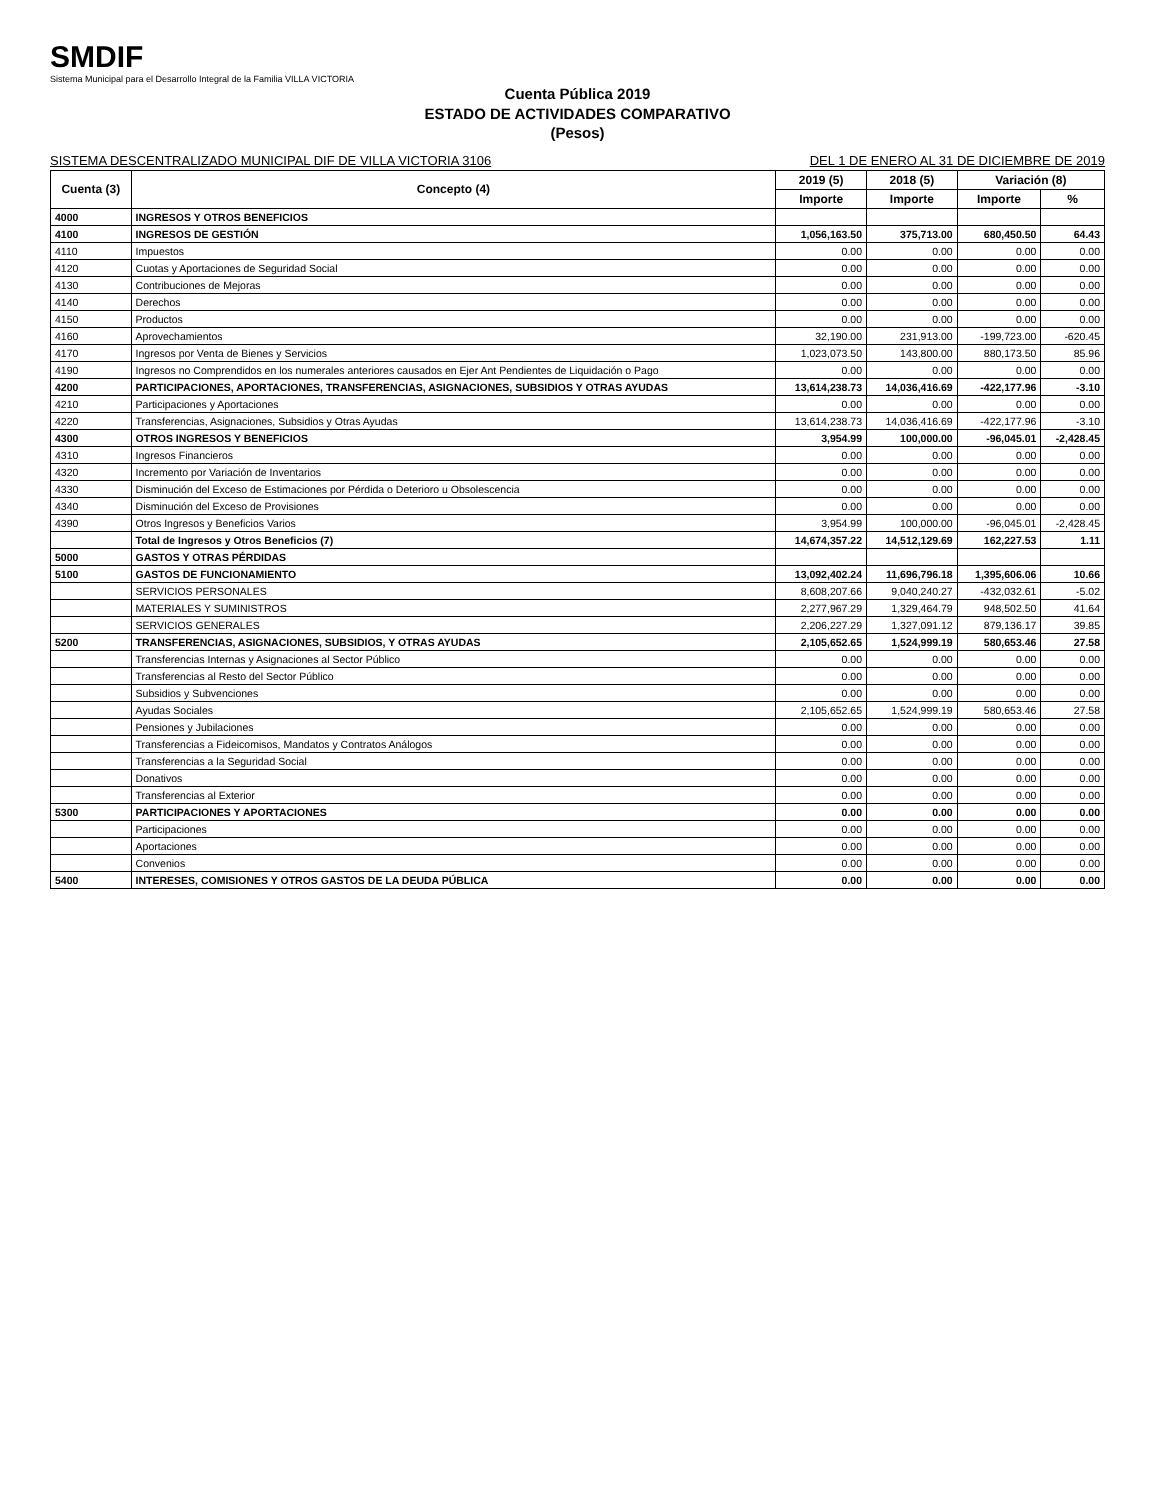SMDIF
Sistema Municipal para el Desarrollo Integral de la Familia VILLA VICTORIA
Cuenta Pública 2019
ESTADO DE ACTIVIDADES COMPARATIVO
(Pesos)
SISTEMA DESCENTRALIZADO MUNICIPAL DIF DE VILLA VICTORIA 3106 DEL 1 DE ENERO AL 31 DE DICIEMBRE DE 2019
| Cuenta (3) | Concepto (4) | 2019 (5) | 2018 (5) | Variación (8) | |
| --- | --- | --- | --- | --- | --- |
| | | Importe | Importe | Importe | % |
| 4000 | INGRESOS Y OTROS BENEFICIOS | | | | |
| 4100 | INGRESOS DE GESTIÓN | 1,056,163.50 | 375,713.00 | 680,450.50 | 64.43 |
| 4110 | Impuestos | 0.00 | 0.00 | 0.00 | 0.00 |
| 4120 | Cuotas y Aportaciones de Seguridad Social | 0.00 | 0.00 | 0.00 | 0.00 |
| 4130 | Contribuciones de Mejoras | 0.00 | 0.00 | 0.00 | 0.00 |
| 4140 | Derechos | 0.00 | 0.00 | 0.00 | 0.00 |
| 4150 | Productos | 0.00 | 0.00 | 0.00 | 0.00 |
| 4160 | Aprovechamientos | 32,190.00 | 231,913.00 | -199,723.00 | -620.45 |
| 4170 | Ingresos por Venta de Bienes y Servicios | 1,023,073.50 | 143,800.00 | 880,173.50 | 85.96 |
| 4190 | Ingresos no Comprendidos en los numerales anteriores causados en Ejer Ant Pendientes de Liquidación o Pago | 0.00 | 0.00 | 0.00 | 0.00 |
| 4200 | PARTICIPACIONES, APORTACIONES, TRANSFERENCIAS, ASIGNACIONES, SUBSIDIOS Y OTRAS AYUDAS | 13,614,238.73 | 14,036,416.69 | -422,177.96 | -3.10 |
| 4210 | Participaciones y Aportaciones | 0.00 | 0.00 | 0.00 | 0.00 |
| 4220 | Transferencias, Asignaciones, Subsidios y Otras Ayudas | 13,614,238.73 | 14,036,416.69 | -422,177.96 | -3.10 |
| 4300 | OTROS INGRESOS Y BENEFICIOS | 3,954.99 | 100,000.00 | -96,045.01 | -2,428.45 |
| 4310 | Ingresos Financieros | 0.00 | 0.00 | 0.00 | 0.00 |
| 4320 | Incremento por Variación de Inventarios | 0.00 | 0.00 | 0.00 | 0.00 |
| 4330 | Disminución del Exceso de Estimaciones por Pérdida o Deterioro u Obsolescencia | 0.00 | 0.00 | 0.00 | 0.00 |
| 4340 | Disminución del Exceso de Provisiones | 0.00 | 0.00 | 0.00 | 0.00 |
| 4390 | Otros Ingresos y Beneficios Varios | 3,954.99 | 100,000.00 | -96,045.01 | -2,428.45 |
| | Total de Ingresos y Otros Beneficios (7) | 14,674,357.22 | 14,512,129.69 | 162,227.53 | 1.11 |
| 5000 | GASTOS Y OTRAS PÉRDIDAS | | | | |
| 5100 | GASTOS DE FUNCIONAMIENTO | 13,092,402.24 | 11,696,796.18 | 1,395,606.06 | 10.66 |
| | SERVICIOS PERSONALES | 8,608,207.66 | 9,040,240.27 | -432,032.61 | -5.02 |
| | MATERIALES Y SUMINISTROS | 2,277,967.29 | 1,329,464.79 | 948,502.50 | 41.64 |
| | SERVICIOS GENERALES | 2,206,227.29 | 1,327,091.12 | 879,136.17 | 39.85 |
| 5200 | TRANSFERENCIAS, ASIGNACIONES, SUBSIDIOS, Y OTRAS AYUDAS | 2,105,652.65 | 1,524,999.19 | 580,653.46 | 27.58 |
| | Transferencias Internas y Asignaciones al Sector Público | 0.00 | 0.00 | 0.00 | 0.00 |
| | Transferencias al Resto del Sector Público | 0.00 | 0.00 | 0.00 | 0.00 |
| | Subsidios y Subvenciones | 0.00 | 0.00 | 0.00 | 0.00 |
| | Ayudas Sociales | 2,105,652.65 | 1,524,999.19 | 580,653.46 | 27.58 |
| | Pensiones y Jubilaciones | 0.00 | 0.00 | 0.00 | 0.00 |
| | Transferencias a Fideicomisos, Mandatos y Contratos Análogos | 0.00 | 0.00 | 0.00 | 0.00 |
| | Transferencias a la Seguridad Social | 0.00 | 0.00 | 0.00 | 0.00 |
| | Donativos | 0.00 | 0.00 | 0.00 | 0.00 |
| | Transferencias al Exterior | 0.00 | 0.00 | 0.00 | 0.00 |
| 5300 | PARTICIPACIONES Y APORTACIONES | 0.00 | 0.00 | 0.00 | 0.00 |
| | Participaciones | 0.00 | 0.00 | 0.00 | 0.00 |
| | Aportaciones | 0.00 | 0.00 | 0.00 | 0.00 |
| | Convenios | 0.00 | 0.00 | 0.00 | 0.00 |
| 5400 | INTERESES, COMISIONES Y OTROS GASTOS DE LA DEUDA PÚBLICA | 0.00 | 0.00 | 0.00 | 0.00 |